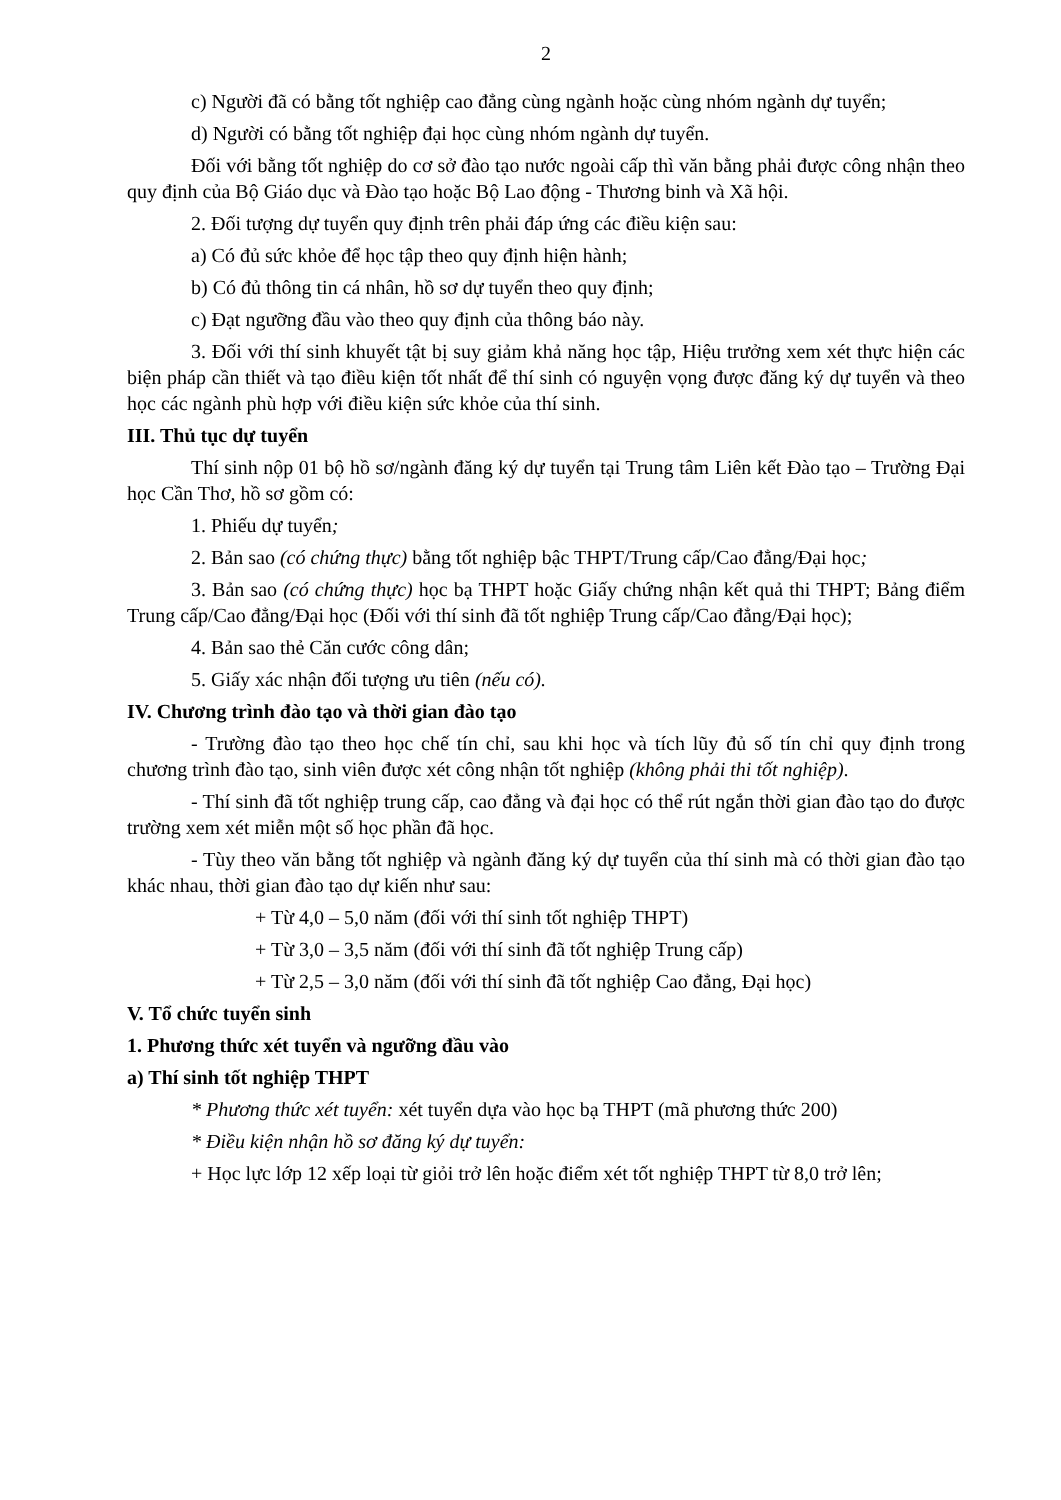2
c) Người đã có bằng tốt nghiệp cao đẳng cùng ngành hoặc cùng nhóm ngành dự tuyển;
d) Người có bằng tốt nghiệp đại học cùng nhóm ngành dự tuyển.
Đối với bằng tốt nghiệp do cơ sở đào tạo nước ngoài cấp thì văn bằng phải được công nhận theo quy định của Bộ Giáo dục và Đào tạo hoặc Bộ Lao động - Thương binh và Xã hội.
2. Đối tượng dự tuyển quy định trên phải đáp ứng các điều kiện sau:
a) Có đủ sức khỏe để học tập theo quy định hiện hành;
b) Có đủ thông tin cá nhân, hồ sơ dự tuyển theo quy định;
c) Đạt ngưỡng đầu vào theo quy định của thông báo này.
3. Đối với thí sinh khuyết tật bị suy giảm khả năng học tập, Hiệu trưởng xem xét thực hiện các biện pháp cần thiết và tạo điều kiện tốt nhất để thí sinh có nguyện vọng được đăng ký dự tuyển và theo học các ngành phù hợp với điều kiện sức khỏe của thí sinh.
III. Thủ tục dự tuyển
Thí sinh nộp 01 bộ hồ sơ/ngành đăng ký dự tuyển tại Trung tâm Liên kết Đào tạo – Trường Đại học Cần Thơ, hồ sơ gồm có:
1. Phiếu dự tuyển;
2. Bản sao (có chứng thực) bằng tốt nghiệp bậc THPT/Trung cấp/Cao đẳng/Đại học;
3. Bản sao (có chứng thực) học bạ THPT hoặc Giấy chứng nhận kết quả thi THPT; Bảng điểm Trung cấp/Cao đẳng/Đại học (Đối với thí sinh đã tốt nghiệp Trung cấp/Cao đẳng/Đại học);
4. Bản sao thẻ Căn cước công dân;
5. Giấy xác nhận đối tượng ưu tiên (nếu có).
IV. Chương trình đào tạo và thời gian đào tạo
- Trường đào tạo theo học chế tín chỉ, sau khi học và tích lũy đủ số tín chỉ quy định trong chương trình đào tạo, sinh viên được xét công nhận tốt nghiệp (không phải thi tốt nghiệp).
- Thí sinh đã tốt nghiệp trung cấp, cao đẳng và đại học có thể rút ngắn thời gian đào tạo do được trường xem xét miễn một số học phần đã học.
- Tùy theo văn bằng tốt nghiệp và ngành đăng ký dự tuyển của thí sinh mà có thời gian đào tạo khác nhau, thời gian đào tạo dự kiến như sau:
+ Từ 4,0 – 5,0 năm (đối với thí sinh tốt nghiệp THPT)
+ Từ 3,0 – 3,5 năm (đối với thí sinh đã tốt nghiệp Trung cấp)
+ Từ 2,5 – 3,0 năm (đối với thí sinh đã tốt nghiệp Cao đẳng, Đại học)
V. Tổ chức tuyển sinh
1. Phương thức xét tuyển và ngưỡng đầu vào
a) Thí sinh tốt nghiệp THPT
* Phương thức xét tuyển: xét tuyển dựa vào học bạ THPT (mã phương thức 200)
* Điều kiện nhận hồ sơ đăng ký dự tuyển:
+ Học lực lớp 12 xếp loại từ giỏi trở lên hoặc điểm xét tốt nghiệp THPT từ 8,0 trở lên;